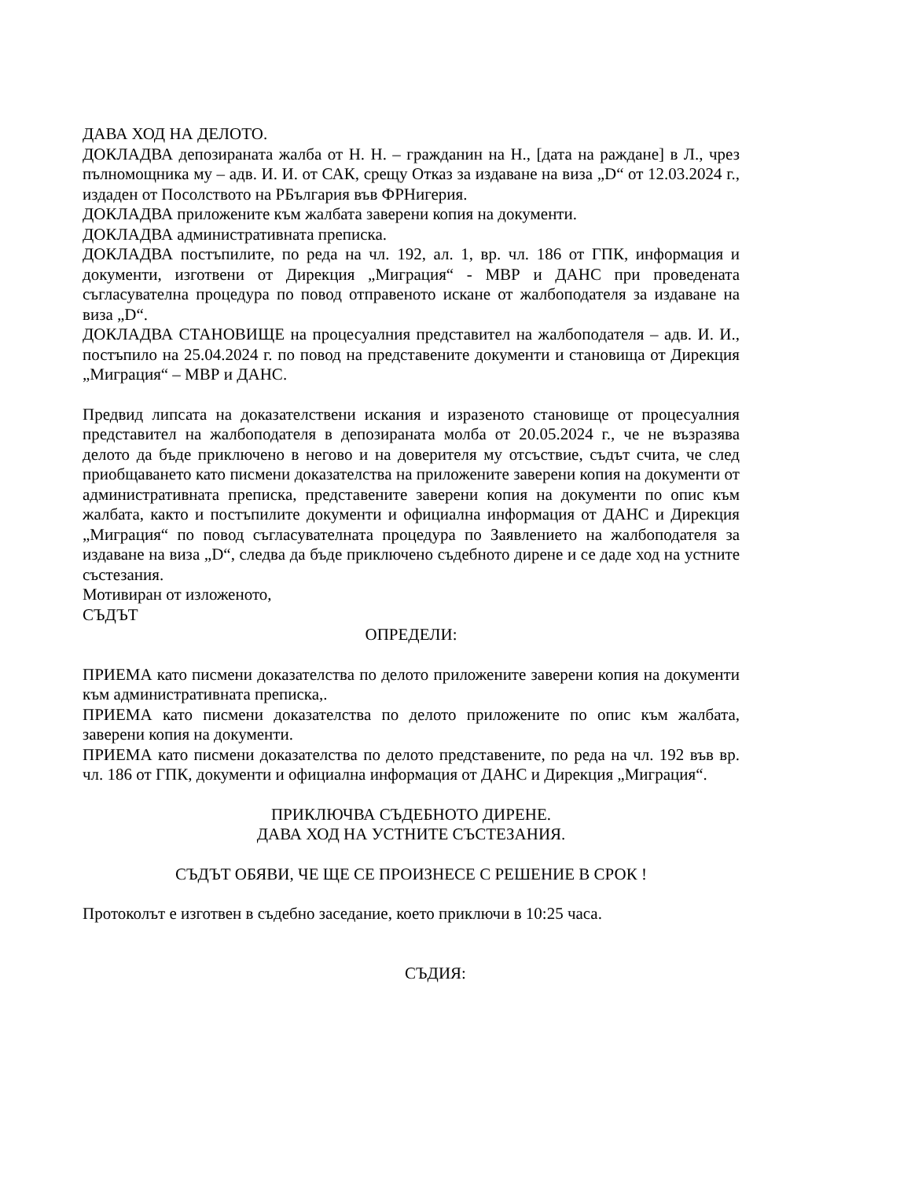ДАВА ХОД НА ДЕЛОТО.
ДОКЛАДВА депозираната жалба от Н. Н. – гражданин на Н., [дата на раждане] в Л., чрез пълномощника му – адв. И. И. от САК, срещу Отказ за издаване на виза „D“ от 12.03.2024 г., издаден от Посолството на РБългария във ФРНигерия.
ДОКЛАДВА приложените към жалбата заверени копия на документи.
ДОКЛАДВА административната преписка.
ДОКЛАДВА постъпилите, по реда на чл. 192, ал. 1, вр. чл. 186 от ГПК, информация и документи, изготвени от Дирекция „Миграция“ - МВР и ДАНС при проведената съгласувателна процедура по повод отправеното искане от жалбоподателя за издаване на виза „D“.
ДОКЛАДВА СТАНОВИЩЕ на процесуалния представител на жалбоподателя – адв. И. И., постъпило на 25.04.2024 г. по повод на представените документи и становища от Дирекция „Миграция“ – МВР и ДАНС.
Предвид липсата на доказателствени искания и изразеното становище от процесуалния представител на жалбоподателя в депозираната молба от 20.05.2024 г., че не възразява делото да бъде приключено в негово и на доверителя му отсъствие, съдът счита, че след приобщаването като писмени доказателства на приложените заверени копия на документи от административната преписка, представените заверени копия на документи по опис към жалбата, както и постъпилите документи и официална информация от ДАНС и Дирекция „Миграция“ по повод съгласувателната процедура по Заявлението на жалбоподателя за издаване на виза „D“, следва да бъде приключено съдебното дирене и се даде ход на устните състезания.
Мотивиран от изложеното,
СЪДЪТ
ОПРЕДЕЛИ:
ПРИЕМА като писмени доказателства по делото приложените заверени копия на документи към административната преписка,.
ПРИЕМА като писмени доказателства по делото приложените по опис към жалбата, заверени копия на документи.
ПРИЕМА като писмени доказателства по делото представените, по реда на чл. 192 във вр. чл. 186 от ГПК, документи и официална информация от ДАНС и Дирекция „Миграция“.
ПРИКЛЮЧВА СЪДЕБНОТО ДИРЕНЕ.
ДАВА ХОД НА УСТНИТЕ СЪСТЕЗАНИЯ.
СЪДЪТ ОБЯВИ, ЧЕ ЩЕ СЕ ПРОИЗНЕСЕ С РЕШЕНИЕ В СРОК !
Протоколът е изготвен в съдебно заседание, което приключи в 10:25 часа.
СЪДИЯ: